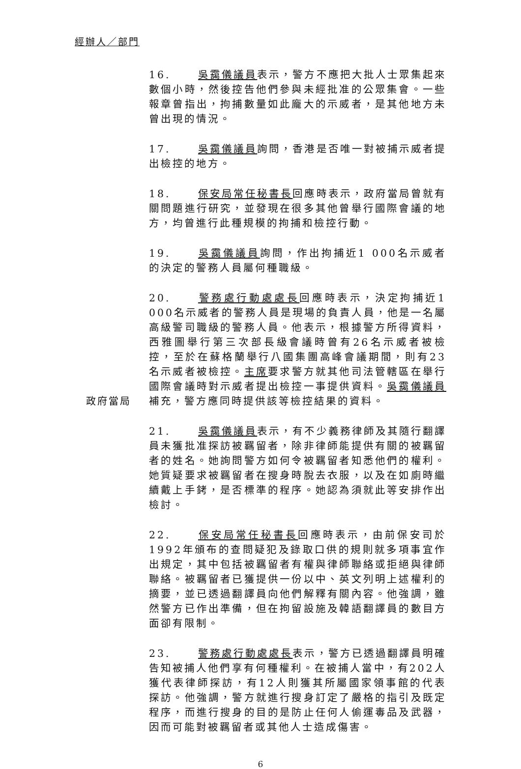經辦人／部門
16. 吳靄儀議員表示，警方不應把大批人士眾集起來數個小時，然後控告他們參與未經批准的公眾集會。一些報章曾指出，拘捕數量如此龐大的示威者，是其他地方未曾出現的情況。
17. 吳靄儀議員詢問，香港是否唯一對被捕示威者提出檢控的地方。
18. 保安局常任秘書長回應時表示，政府當局曾就有關問題進行研究，並發現在很多其他曾舉行國際會議的地方，均曾進行此種規模的拘捕和檢控行動。
19. 吳靄儀議員詢問，作出拘捕近1 000名示威者的決定的警務人員屬何種職級。
政府當局
20. 警務處行動處處長回應時表示，決定拘捕近1 000名示威者的警務人員是現場的負責人員，他是一名屬高級警司職級的警務人員。他表示，根據警方所得資料，西雅圖舉行第三次部長級會議時曾有26名示威者被檢控，至於在蘇格蘭舉行八國集團高峰會議期間，則有23名示威者被檢控。主席要求警方就其他司法管轄區在舉行國際會議時對示威者提出檢控一事提供資料。吳靄儀議員補充，警方應同時提供該等檢控結果的資料。
21. 吳靄儀議員表示，有不少義務律師及其隨行翻譯員未獲批准探訪被羈留者，除非律師能提供有關的被羈留者的姓名。她詢問警方如何令被羈留者知悉他們的權利。她質疑要求被羈留者在搜身時脫去衣服，以及在如廁時繼續戴上手銬，是否標準的程序。她認為須就此等安排作出檢討。
22. 保安局常任秘書長回應時表示，由前保安司於1992年頒布的查問疑犯及錄取口供的規則就多項事宜作出規定，其中包括被羈留者有權與律師聯絡或拒絕與律師聯絡。被羈留者已獲提供一份以中、英文列明上述權利的摘要，並已透過翻譯員向他們解釋有關內容。他強調，雖然警方已作出準備，但在拘留設施及韓語翻譯員的數目方面卻有限制。
23. 警務處行動處處長表示，警方已透過翻譯員明確告知被捕人他們享有何種權利。在被捕人當中，有202人獲代表律師探訪，有12人則獲其所屬國家領事館的代表探訪。他強調，警方就進行搜身訂定了嚴格的指引及既定程序，而進行搜身的目的是防止任何人偷運毒品及武器，因而可能對被羈留者或其他人士造成傷害。
6